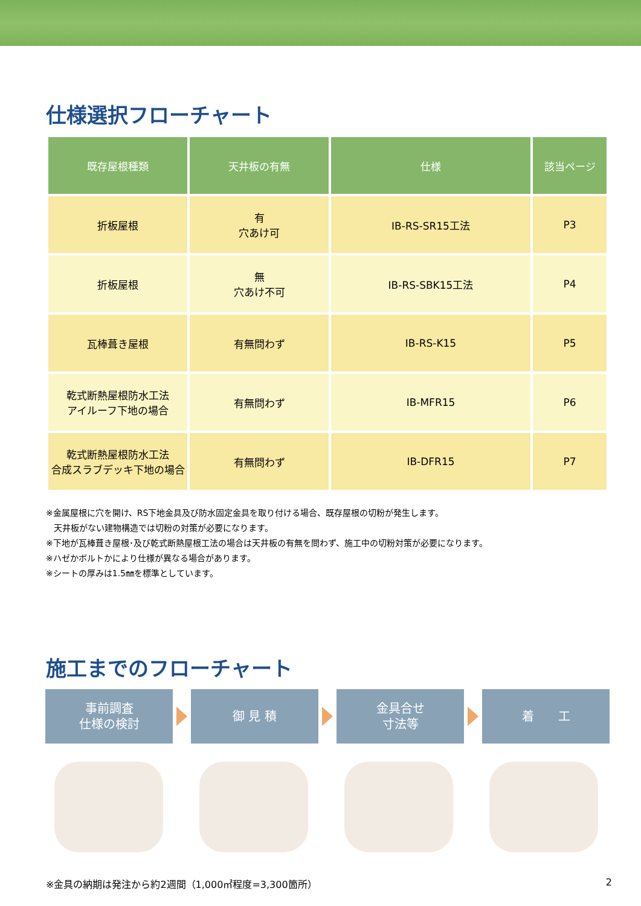仕様選択フローチャート
| 既存屋根種類 | 天井板の有無 | 仕様 | 該当ページ |
| --- | --- | --- | --- |
| 折板屋根 | 有 穴あけ可 | IB-RS-SR15工法 | P3 |
| 折板屋根 | 無 穴あけ不可 | IB-RS-SBK15工法 | P4 |
| 瓦棒葺き屋根 | 有無問わず | IB-RS-K15 | P5 |
| 乾式断熱屋根防水工法 アイルーフ下地の場合 | 有無問わず | IB-MFR15 | P6 |
| 乾式断熱屋根防水工法 合成スラブデッキ下地の場合 | 有無問わず | IB-DFR15 | P7 |
※金属屋根に穴を開け、RS下地金具及び防水固定金具を取り付ける場合、既存屋根の切粉が発生します。
天井板がない建物構造では切粉の対策が必要になります。
※下地が瓦棒葺き屋根･及び乾式断熱屋根工法の場合は天井板の有無を問わず、施工中の切粉対策が必要になります。
※ハゼかボルトかにより仕様が異なる場合があります。
※シートの厚みは1.5㎜を標準としています。
施工までのフローチャート
事前調査
仕様の検討
御 見 積
金具合せ
寸法等
着　　工
※金具の納期は発注から約2週間（1,000㎡程度=3,300箇所）
2